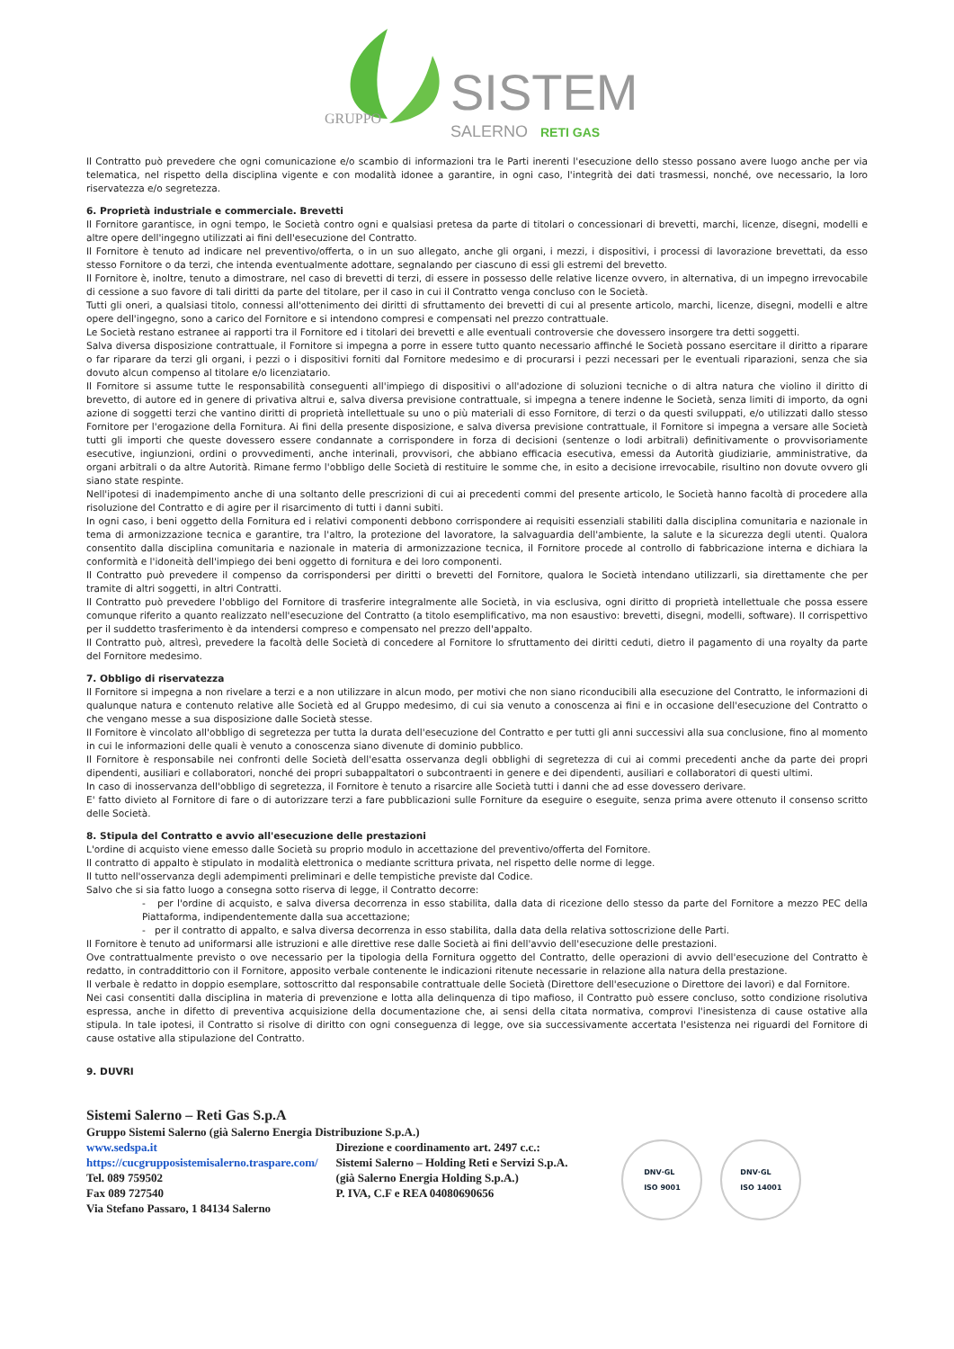SISTEMI
GRUPPO
SALERNO
RETI GAS
Il Contratto può prevedere che ogni comunicazione e/o scambio di informazioni tra le Parti inerenti l'esecuzione dello stesso possano avere luogo anche per via telematica, nel rispetto della disciplina vigente e con modalità idonee a garantire, in ogni caso, l'integrità dei dati trasmessi, nonché, ove necessario, la loro riservatezza e/o segretezza.
6. Proprietà industriale e commerciale. Brevetti
Il Fornitore garantisce, in ogni tempo, le Società contro ogni e qualsiasi pretesa da parte di titolari o concessionari di brevetti, marchi, licenze, disegni, modelli e altre opere dell'ingegno utilizzati ai fini dell'esecuzione del Contratto.
Il Fornitore è tenuto ad indicare nel preventivo/offerta, o in un suo allegato, anche gli organi, i mezzi, i dispositivi, i processi di lavorazione brevettati, da esso stesso Fornitore o da terzi, che intenda eventualmente adottare, segnalando per ciascuno di essi gli estremi del brevetto.
Il Fornitore è, inoltre, tenuto a dimostrare, nel caso di brevetti di terzi, di essere in possesso delle relative licenze ovvero, in alternativa, di un impegno irrevocabile di cessione a suo favore di tali diritti da parte del titolare, per il caso in cui il Contratto venga concluso con le Società.
Tutti gli oneri, a qualsiasi titolo, connessi all'ottenimento dei diritti di sfruttamento dei brevetti di cui al presente articolo, marchi, licenze, disegni, modelli e altre opere dell'ingegno, sono a carico del Fornitore e si intendono compresi e compensati nel prezzo contrattuale.
Le Società restano estranee ai rapporti tra il Fornitore ed i titolari dei brevetti e alle eventuali controversie che dovessero insorgere tra detti soggetti.
Salva diversa disposizione contrattuale, il Fornitore si impegna a porre in essere tutto quanto necessario affinché le Società possano esercitare il diritto a riparare o far riparare da terzi gli organi, i pezzi o i dispositivi forniti dal Fornitore medesimo e di procurarsi i pezzi necessari per le eventuali riparazioni, senza che sia dovuto alcun compenso al titolare e/o licenziatario.
Il Fornitore si assume tutte le responsabilità conseguenti all'impiego di dispositivi o all'adozione di soluzioni tecniche o di altra natura che violino il diritto di brevetto, di autore ed in genere di privativa altrui e, salva diversa previsione contrattuale, si impegna a tenere indenne le Società, senza limiti di importo, da ogni azione di soggetti terzi che vantino diritti di proprietà intellettuale su uno o più materiali di esso Fornitore, di terzi o da questi sviluppati, e/o utilizzati dallo stesso Fornitore per l'erogazione della Fornitura. Ai fini della presente disposizione, e salva diversa previsione contrattuale, il Fornitore si impegna a versare alle Società tutti gli importi che queste dovessero essere condannate a corrispondere in forza di decisioni (sentenze o lodi arbitrali) definitivamente o provvisoriamente esecutive, ingiunzioni, ordini o provvedimenti, anche interinali, provvisori, che abbiano efficacia esecutiva, emessi da Autorità giudiziarie, amministrative, da organi arbitrali o da altre Autorità. Rimane fermo l'obbligo delle Società di restituire le somme che, in esito a decisione irrevocabile, risultino non dovute ovvero gli siano state respinte.
Nell'ipotesi di inadempimento anche di una soltanto delle prescrizioni di cui ai precedenti commi del presente articolo, le Società hanno facoltà di procedere alla risoluzione del Contratto e di agire per il risarcimento di tutti i danni subiti.
In ogni caso, i beni oggetto della Fornitura ed i relativi componenti debbono corrispondere ai requisiti essenziali stabiliti dalla disciplina comunitaria e nazionale in tema di armonizzazione tecnica e garantire, tra l'altro, la protezione del lavoratore, la salvaguardia dell'ambiente, la salute e la sicurezza degli utenti. Qualora consentito dalla disciplina comunitaria e nazionale in materia di armonizzazione tecnica, il Fornitore procede al controllo di fabbricazione interna e dichiara la conformità e l'idoneità dell'impiego dei beni oggetto di fornitura e dei loro componenti.
Il Contratto può prevedere il compenso da corrispondersi per diritti o brevetti del Fornitore, qualora le Società intendano utilizzarli, sia direttamente che per tramite di altri soggetti, in altri Contratti.
Il Contratto può prevedere l'obbligo del Fornitore di trasferire integralmente alle Società, in via esclusiva, ogni diritto di proprietà intellettuale che possa essere comunque riferito a quanto realizzato nell'esecuzione del Contratto (a titolo esemplificativo, ma non esaustivo: brevetti, disegni, modelli, software). Il corrispettivo per il suddetto trasferimento è da intendersi compreso e compensato nel prezzo dell'appalto.
Il Contratto può, altresì, prevedere la facoltà delle Società di concedere al Fornitore lo sfruttamento dei diritti ceduti, dietro il pagamento di una royalty da parte del Fornitore medesimo.
7. Obbligo di riservatezza
Il Fornitore si impegna a non rivelare a terzi e a non utilizzare in alcun modo, per motivi che non siano riconducibili alla esecuzione del Contratto, le informazioni di qualunque natura e contenuto relative alle Società ed al Gruppo medesimo, di cui sia venuto a conoscenza ai fini e in occasione dell'esecuzione del Contratto o che vengano messe a sua disposizione dalle Società stesse.
Il Fornitore è vincolato all'obbligo di segretezza per tutta la durata dell'esecuzione del Contratto e per tutti gli anni successivi alla sua conclusione, fino al momento in cui le informazioni delle quali è venuto a conoscenza siano divenute di dominio pubblico.
Il Fornitore è responsabile nei confronti delle Società dell'esatta osservanza degli obblighi di segretezza di cui ai commi precedenti anche da parte dei propri dipendenti, ausiliari e collaboratori, nonché dei propri subappaltatori o subcontraenti in genere e dei dipendenti, ausiliari e collaboratori di questi ultimi.
In caso di inosservanza dell'obbligo di segretezza, il Fornitore è tenuto a risarcire alle Società tutti i danni che ad esse dovessero derivare.
E' fatto divieto al Fornitore di fare o di autorizzare terzi a fare pubblicazioni sulle Forniture da eseguire o eseguite, senza prima avere ottenuto il consenso scritto delle Società.
8. Stipula del Contratto e avvio all'esecuzione delle prestazioni
L'ordine di acquisto viene emesso dalle Società su proprio modulo in accettazione del preventivo/offerta del Fornitore.
Il contratto di appalto è stipulato in modalità elettronica o mediante scrittura privata, nel rispetto delle norme di legge.
Il tutto nell'osservanza degli adempimenti preliminari e delle tempistiche previste dal Codice.
Salvo che si sia fatto luogo a consegna sotto riserva di legge, il Contratto decorre:
- per l'ordine di acquisto, e salva diversa decorrenza in esso stabilita, dalla data di ricezione dello stesso da parte del Fornitore a mezzo PEC della Piattaforma, indipendentemente dalla sua accettazione;
- per il contratto di appalto, e salva diversa decorrenza in esso stabilita, dalla data della relativa sottoscrizione delle Parti.
Il Fornitore è tenuto ad uniformarsi alle istruzioni e alle direttive rese dalle Società ai fini dell'avvio dell'esecuzione delle prestazioni.
Ove contrattualmente previsto o ove necessario per la tipologia della Fornitura oggetto del Contratto, delle operazioni di avvio dell'esecuzione del Contratto è redatto, in contraddittorio con il Fornitore, apposito verbale contenente le indicazioni ritenute necessarie in relazione alla natura della prestazione.
Il verbale è redatto in doppio esemplare, sottoscritto dal responsabile contrattuale delle Società (Direttore dell'esecuzione o Direttore dei lavori) e dal Fornitore.
Nei casi consentiti dalla disciplina in materia di prevenzione e lotta alla delinquenza di tipo mafioso, il Contratto può essere concluso, sotto condizione risolutiva espressa, anche in difetto di preventiva acquisizione della documentazione che, ai sensi della citata normativa, comprovi l'inesistenza di cause ostative alla stipula. In tale ipotesi, il Contratto si risolve di diritto con ogni conseguenza di legge, ove sia successivamente accertata l'esistenza nei riguardi del Fornitore di cause ostative alla stipulazione del Contratto.
9. DUVRI
Sistemi Salerno – Reti Gas S.p.A
Gruppo Sistemi Salerno (già Salerno Energia Distribuzione S.p.A.)
www.sedspa.it
https://cucgrupposistemisalerno.traspare.com/
Tel. 089 759502
Fax 089 727540
Via Stefano Passaro, 1 84134 Salerno
Direzione e coordinamento art. 2497 c.c.:
Sistemi Salerno – Holding Reti e Servizi S.p.A.
(già Salerno Energia Holding S.p.A.)
P. IVA, C.F e REA 04080690656
DNV·GL
ISO 9001
DNV·GL
ISO 14001